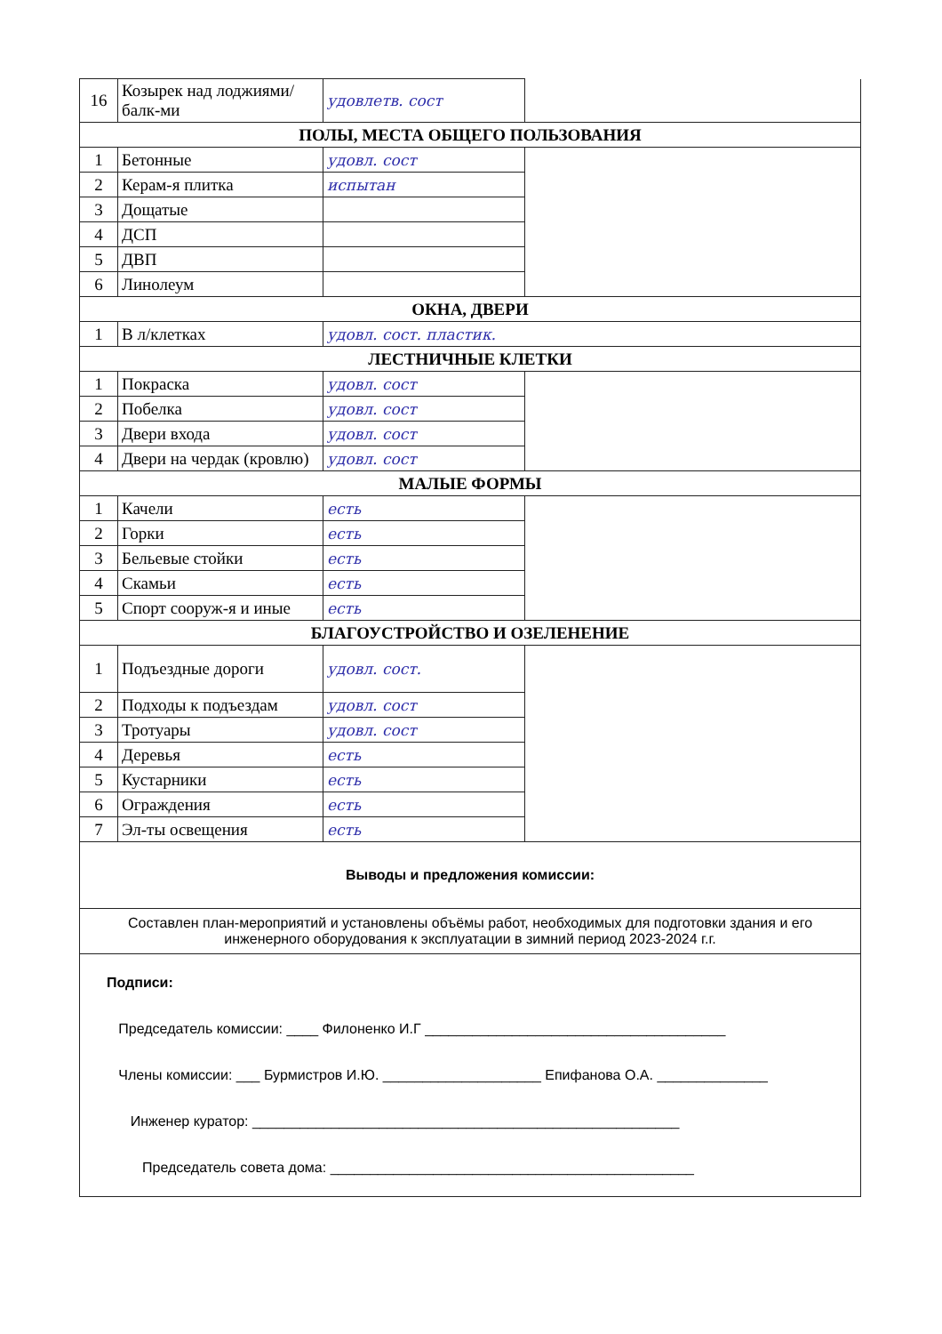| 16 | Козырек над лоджиями/балк-ми | удовлетв. сост | |
| ПОЛЫ, МЕСТА ОБЩЕГО ПОЛЬЗОВАНИЯ | | | |
| 1 | Бетонные | удовл. сост | |
| 2 | Керам-я плитка | испытан | |
| 3 | Дощатые | | |
| 4 | ДСП | | |
| 5 | ДВП | | |
| 6 | Линолеум | | |
| ОКНА, ДВЕРИ | | | |
| 1 | В л/клетках | удовл. сост. пластик. | |
| ЛЕСТНИЧНЫЕ КЛЕТКИ | | | |
| 1 | Покраска | удовл. сост | |
| 2 | Побелка | удовл. сост | |
| 3 | Двери входа | удовл. сост | |
| 4 | Двери на чердак (кровлю) | удовл. сост | |
| МАЛЫЕ ФОРМЫ | | | |
| 1 | Качели | есть | |
| 2 | Горки | есть | |
| 3 | Бельевые стойки | есть | |
| 4 | Скамьи | есть | |
| 5 | Спорт сооруж-я и иные | есть | |
| БЛАГОУСТРОЙСТВО И ОЗЕЛЕНЕНИЕ | | | |
| 1 | Подъездные дороги | удовл. сост. | |
| 2 | Подходы к подъездам | удовл. сост | |
| 3 | Тротуары | удовл. сост | |
| 4 | Деревья | есть | |
| 5 | Кустарники | есть | |
| 6 | Ограждения | есть | |
| 7 | Эл-ты освещения | есть | |
| Выводы и предложения комиссии: | | | |
| Составлен план-мероприятий и установлены объёмы работ, необходимых для подготовки здания и его инженерного оборудования к эксплуатации в зимний период 2023-2024 г.г. | | | |
| Подписи: Председатель комиссии: ____ Филоненко И.Г ______________________________________ Члены комиссии: ___ Бурмистров И.Ю. ____________________ Епифанова О.А. ______________ Инженер куратор: ______________________________________________________ Председатель совета дома: ______________________________________________ | | | |